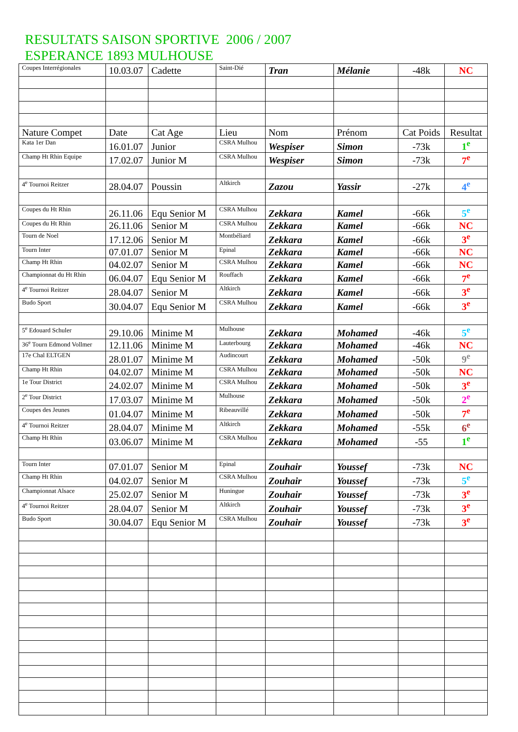RESULTATS SAISON SPORTIVE 2006 / 2007
ESPERANCE 1893 MULHOUSE
| Coupes Interrégionales | 10.03.07 | Cadette | Saint-Dié | Tran | Mélanie | -48k | NC |
| Nature Compet | Date | Cat Age | Lieu | Nom | Prénom | Cat Poids | Resultat |
| Kata 1er Dan | 16.01.07 | Junior | CSRA Mulhou | Wespiser | Simon | -73k | 1<sup>e</sup> |
| Champ Ht Rhin Equipe | 17.02.07 | Junior M | CSRA Mulhou | Wespiser | Simon | -73k | 7<sup>e</sup> |
| 4<sup>e</sup> Tournoi Reitzer | 28.04.07 | Poussin | Altkirch | Zazou | Yassir | -27k | 4<sup>e</sup> |
| Coupes du Ht Rhin | 26.11.06 | Equ Senior M | CSRA Mulhou | Zekkara | Kamel | -66k | 5<sup>e</sup> |
| Coupes du Ht Rhin | 26.11.06 | Senior M | CSRA Mulhou | Zekkara | Kamel | -66k | NC |
| Tourn de Noel | 17.12.06 | Senior M | Montbéliard | Zekkara | Kamel | -66k | 3<sup>e</sup> |
| Tourn Inter | 07.01.07 | Senior M | Epinal | Zekkara | Kamel | -66k | NC |
| Champ Ht Rhin | 04.02.07 | Senior M | CSRA Mulhou | Zekkara | Kamel | -66k | NC |
| Championnat du Ht Rhin | 06.04.07 | Equ Senior M | Rouffach | Zekkara | Kamel | -66k | 7<sup>e</sup> |
| 4<sup>e</sup> Tournoi Reitzer | 28.04.07 | Senior M | Altkirch | Zekkara | Kamel | -66k | 3<sup>e</sup> |
| Budo Sport | 30.04.07 | Equ Senior M | CSRA Mulhou | Zekkara | Kamel | -66k | 3<sup>e</sup> |
| 5<sup>e</sup> Edouard Schuler | 29.10.06 | Minime M | Mulhouse | Zekkara | Mohamed | -46k | 5<sup>e</sup> |
| 36<sup>e</sup> Tourn Edmond Vollmer | 12.11.06 | Minime M | Lauterbourg | Zekkara | Mohamed | -46k | NC |
| 17e Chal ELTGEN | 28.01.07 | Minime M | Audincourt | Zekkara | Mohamed | -50k | 9<sup>e</sup> |
| Champ Ht Rhin | 04.02.07 | Minime M | CSRA Mulhou | Zekkara | Mohamed | -50k | NC |
| 1e Tour District | 24.02.07 | Minime M | CSRA Mulhou | Zekkara | Mohamed | -50k | 3<sup>e</sup> |
| 2<sup>e</sup> Tour District | 17.03.07 | Minime M | Mulhouse | Zekkara | Mohamed | -50k | 2<sup>e</sup> |
| Coupes des Jeunes | 01.04.07 | Minime M | Ribeauvillé | Zekkara | Mohamed | -50k | 7<sup>e</sup> |
| 4<sup>e</sup> Tournoi Reitzer | 28.04.07 | Minime M | Altkirch | Zekkara | Mohamed | -55k | 6<sup>e</sup> |
| Champ Ht Rhin | 03.06.07 | Minime M | CSRA Mulhou | Zekkara | Mohamed | -55 | 1<sup>e</sup> |
| Tourn Inter | 07.01.07 | Senior M | Epinal | Zouhair | Youssef | -73k | NC |
| Champ Ht Rhin | 04.02.07 | Senior M | CSRA Mulhou | Zouhair | Youssef | -73k | 5<sup>e</sup> |
| Championnat Alsace | 25.02.07 | Senior M | Huningue | Zouhair | Youssef | -73k | 3<sup>e</sup> |
| 4<sup>e</sup> Tournoi Reitzer | 28.04.07 | Senior M | Altkirch | Zouhair | Youssef | -73k | 3<sup>e</sup> |
| Budo Sport | 30.04.07 | Equ Senior M | CSRA Mulhou | Zouhair | Youssef | -73k | 3<sup>e</sup> |